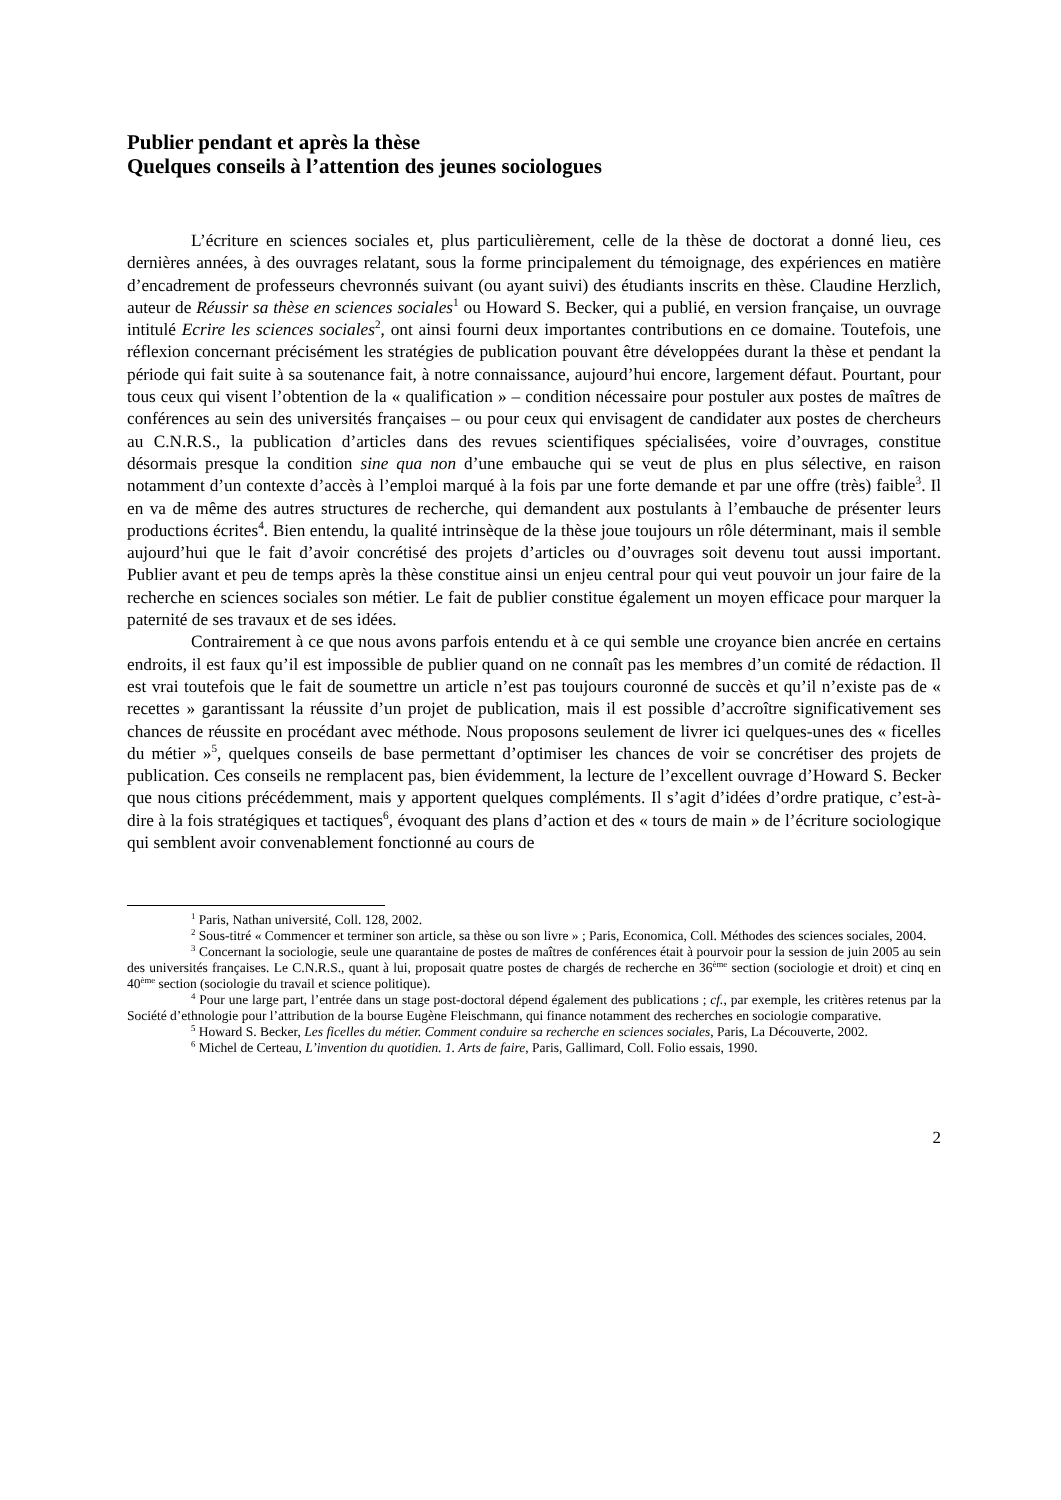Publier pendant et après la thèse
Quelques conseils à l’attention des jeunes sociologues
L’écriture en sciences sociales et, plus particulièrement, celle de la thèse de doctorat a donné lieu, ces dernières années, à des ouvrages relatant, sous la forme principalement du témoignage, des expériences en matière d’encadrement de professeurs chevronnés suivant (ou ayant suivi) des étudiants inscrits en thèse. Claudine Herzlich, auteur de Réussir sa thèse en sciences sociales<sup>1</sup> ou Howard S. Becker, qui a publié, en version française, un ouvrage intitulé Ecrire les sciences sociales<sup>2</sup>, ont ainsi fourni deux importantes contributions en ce domaine. Toutefois, une réflexion concernant précisément les stratégies de publication pouvant être développées durant la thèse et pendant la période qui fait suite à sa soutenance fait, à notre connaissance, aujourd’hui encore, largement défaut. Pourtant, pour tous ceux qui visent l’obtention de la « qualification » – condition nécessaire pour postuler aux postes de maîtres de conférences au sein des universités françaises – ou pour ceux qui envisagent de candidater aux postes de chercheurs au C.N.R.S., la publication d’articles dans des revues scientifiques spécialisées, voire d’ouvrages, constitue désormais presque la condition sine qua non d’une embauche qui se veut de plus en plus sélective, en raison notamment d’un contexte d’accès à l’emploi marqué à la fois par une forte demande et par une offre (très) faible<sup>3</sup>. Il en va de même des autres structures de recherche, qui demandent aux postulants à l’embauche de présenter leurs productions écrites<sup>4</sup>. Bien entendu, la qualité intrinsèque de la thèse joue toujours un rôle déterminant, mais il semble aujourd’hui que le fait d’avoir concrétisé des projets d’articles ou d’ouvrages soit devenu tout aussi important. Publier avant et peu de temps après la thèse constitue ainsi un enjeu central pour qui veut pouvoir un jour faire de la recherche en sciences sociales son métier. Le fait de publier constitue également un moyen efficace pour marquer la paternité de ses travaux et de ses idées.
Contrairement à ce que nous avons parfois entendu et à ce qui semble une croyance bien ancrée en certains endroits, il est faux qu’il est impossible de publier quand on ne connaît pas les membres d’un comité de rédaction. Il est vrai toutefois que le fait de soumettre un article n’est pas toujours couronné de succès et qu’il n’existe pas de « recettes » garantissant la réussite d’un projet de publication, mais il est possible d’accroître significativement ses chances de réussite en procédant avec méthode. Nous proposons seulement de livrer ici quelques-unes des « ficelles du métier »<sup>5</sup>, quelques conseils de base permettant d’optimiser les chances de voir se concrétiser des projets de publication. Ces conseils ne remplacent pas, bien évidemment, la lecture de l’excellent ouvrage d’Howard S. Becker que nous citions précédemment, mais y apportent quelques compléments. Il s’agit d’idées d’ordre pratique, c’est-à-dire à la fois stratégiques et tactiques<sup>6</sup>, évoquant des plans d’action et des « tours de main » de l’écriture sociologique qui semblent avoir convenablement fonctionné au cours de
<sup>1</sup> Paris, Nathan université, Coll. 128, 2002.
<sup>2</sup> Sous-titré « Commencer et terminer son article, sa thèse ou son livre » ; Paris, Economica, Coll. Méthodes des sciences sociales, 2004.
<sup>3</sup> Concernant la sociologie, seule une quarantaine de postes de maîtres de conférences était à pourvoir pour la session de juin 2005 au sein des universités françaises. Le C.N.R.S., quant à lui, proposait quatre postes de chargés de recherche en 36<sup>ème</sup> section (sociologie et droit) et cinq en 40<sup>ème</sup> section (sociologie du travail et science politique).
<sup>4</sup> Pour une large part, l’entrée dans un stage post-doctoral dépend également des publications ; cf., par exemple, les critères retenus par la Société d’ethnologie pour l’attribution de la bourse Eugène Fleischmann, qui finance notamment des recherches en sociologie comparative.
<sup>5</sup> Howard S. Becker, Les ficelles du métier. Comment conduire sa recherche en sciences sociales, Paris, La Découverte, 2002.
<sup>6</sup> Michel de Certeau, L’invention du quotidien. 1. Arts de faire, Paris, Gallimard, Coll. Folio essais, 1990.
2